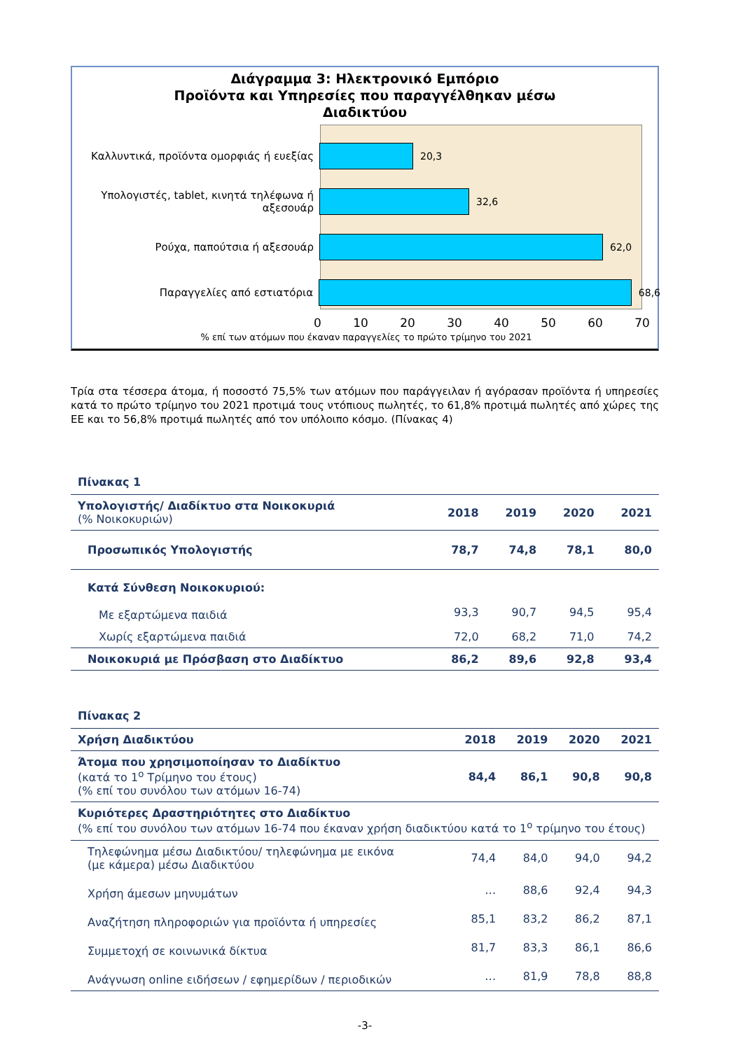Διάγραμμα 3: Ηλεκτρονικό Εμπόριο
Προϊόντα και Υπηρεσίες που παραγγέλθηκαν μέσω
Διαδικτύου
Καλλυντικά, προϊόντα ομορφιάς ή ευεξίας
20,3
Υπολογιστές, tablet, κινητά τηλέφωνα ή αξεσουάρ
32,6
Ρούχα, παπούτσια ή αξεσουάρ 62,0
Παραγγελίες από εστιατόρια 68,6
0 10 20 30 40 50 60 70
% επί των ατόμων που έκαναν παραγγελίες το πρώτο τρίμηνο του 2021
Τρία στα τέσσερα άτομα, ή ποσοστό 75,5% των ατόμων που παράγγειλαν ή αγόρασαν προϊόντα ή υπηρεσίες κατά το πρώτο τρίμηνο του 2021 προτιμά τους ντόπιους πωλητές, το 61,8% προτιμά πωλητές από χώρες της ΕΕ και το 56,8% προτιμά πωλητές από τον υπόλοιπο κόσμο. (Πίνακας 4)
Πίνακας 1
| Υπολογιστής/ Διαδίκτυο στα Νοικοκυριά (% Νοικοκυριών) | 2018 | 2019 | 2020 | 2021 |
| --- | --- | --- | --- | --- |
| Προσωπικός Υπολογιστής | 78,7 | 74,8 | 78,1 | 80,0 |
| Κατά Σύνθεση Νοικοκυριού: | | | | |
| Με εξαρτώμενα παιδιά | 93,3 | 90,7 | 94,5 | 95,4 |
| Χωρίς εξαρτώμενα παιδιά | 72,0 | 68,2 | 71,0 | 74,2 |
| Νοικοκυριά με Πρόσβαση στο Διαδίκτυο | 86,2 | 89,6 | 92,8 | 93,4 |
Πίνακας 2
| Χρήση Διαδικτύου | 2018 | 2019 | 2020 | 2021 |
| --- | --- | --- | --- | --- |
| Άτομα που χρησιμοποίησαν το Διαδίκτυο (κατά το 1<sup>ο</sup> Τρίμηνο του έτους) (% επί του συνόλου των ατόμων 16-74) | 84,4 | 86,1 | 90,8 | 90,8 |
| Κυριότερες Δραστηριότητες στο Διαδίκτυο (% επί του συνόλου των ατόμων 16-74 που έκαναν χρήση διαδικτύου κατά το 1<sup>ο</sup> τρίμηνο του έτους) | | | | |
| Τηλεφώνημα μέσω Διαδικτύου/ τηλεφώνημα με εικόνα (με κάμερα) μέσω Διαδικτύου | 74,4 | 84,0 | 94,0 | 94,2 |
| Χρήση άμεσων μηνυμάτων | … | 88,6 | 92,4 | 94,3 |
| Αναζήτηση πληροφοριών για προϊόντα ή υπηρεσίες | 85,1 | 83,2 | 86,2 | 87,1 |
| Συμμετοχή σε κοινωνικά δίκτυα | 81,7 | 83,3 | 86,1 | 86,6 |
| Ανάγνωση online ειδήσεων / εφημερίδων / περιοδικών | … | 81,9 | 78,8 | 88,8 |
-3-